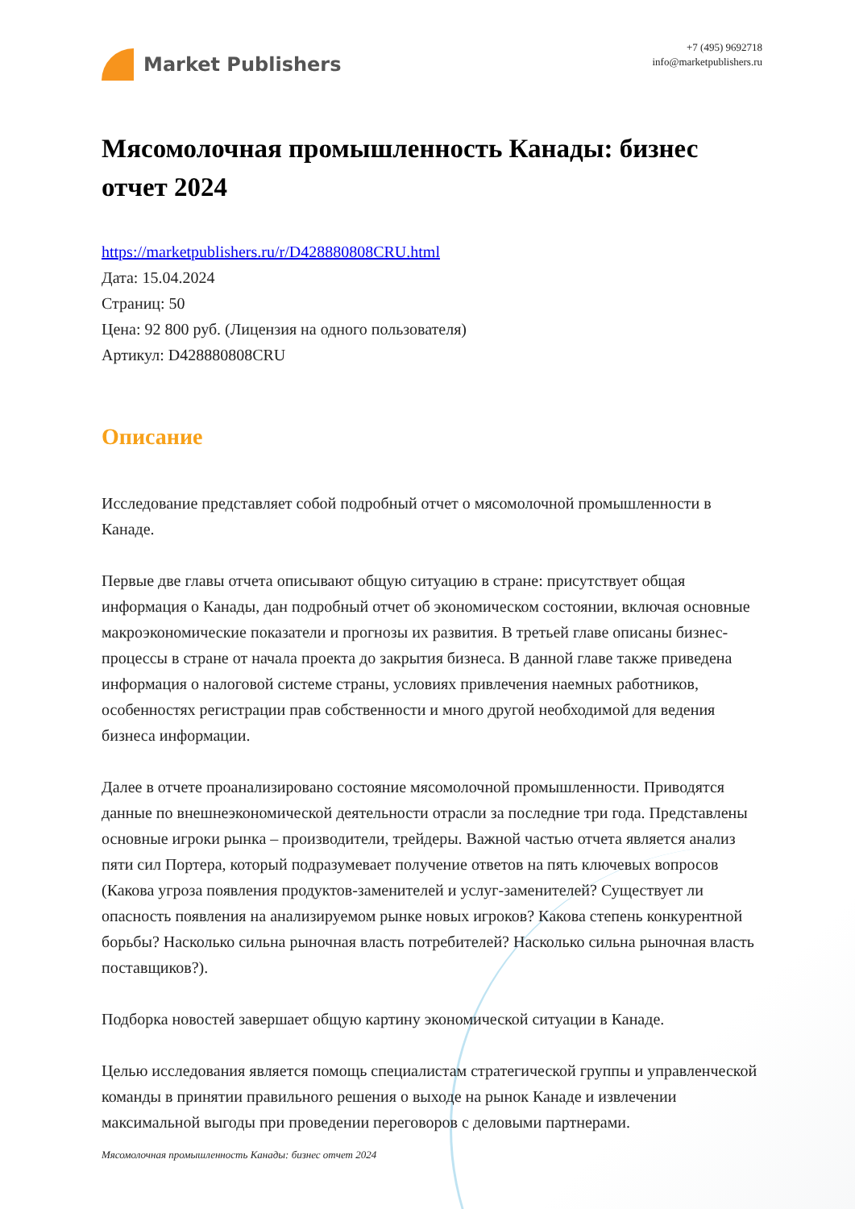Market Publishers
+7 (495) 9692718
info@marketpublishers.ru
Мясомолочная промышленность Канады: бизнес отчет 2024
https://marketpublishers.ru/r/D428880808CRU.html
Дата: 15.04.2024
Страниц: 50
Цена: 92 800 руб. (Лицензия на одного пользователя)
Артикул: D428880808CRU
Описание
Исследование представляет собой подробный отчет о мясомолочной промышленности в Канаде.
Первые две главы отчета описывают общую ситуацию в стране: присутствует общая информация о Канады, дан подробный отчет об экономическом состоянии, включая основные макроэкономические показатели и прогнозы их развития. В третьей главе описаны бизнес-процессы в стране от начала проекта до закрытия бизнеса. В данной главе также приведена информация о налоговой системе страны, условиях привлечения наемных работников, особенностях регистрации прав собственности и много другой необходимой для ведения бизнеса информации.
Далее в отчете проанализировано состояние мясомолочной промышленности. Приводятся данные по внешнеэкономической деятельности отрасли за последние три года. Представлены основные игроки рынка – производители, трейдеры. Важной частью отчета является анализ пяти сил Портера, который подразумевает получение ответов на пять ключевых вопросов (Какова угроза появления продуктов-заменителей и услуг-заменителей? Существует ли опасность появления на анализируемом рынке новых игроков? Какова степень конкурентной борьбы? Насколько сильна рыночная власть потребителей? Насколько сильна рыночная власть поставщиков?).
Подборка новостей завершает общую картину экономической ситуации в Канаде.
Целью исследования является помощь специалистам стратегической группы и управленческой команды в принятии правильного решения о выходе на рынок Канаде и извлечении максимальной выгоды при проведении переговоров с деловыми партнерами.
Мясомолочная промышленность Канады: бизнес отчет 2024